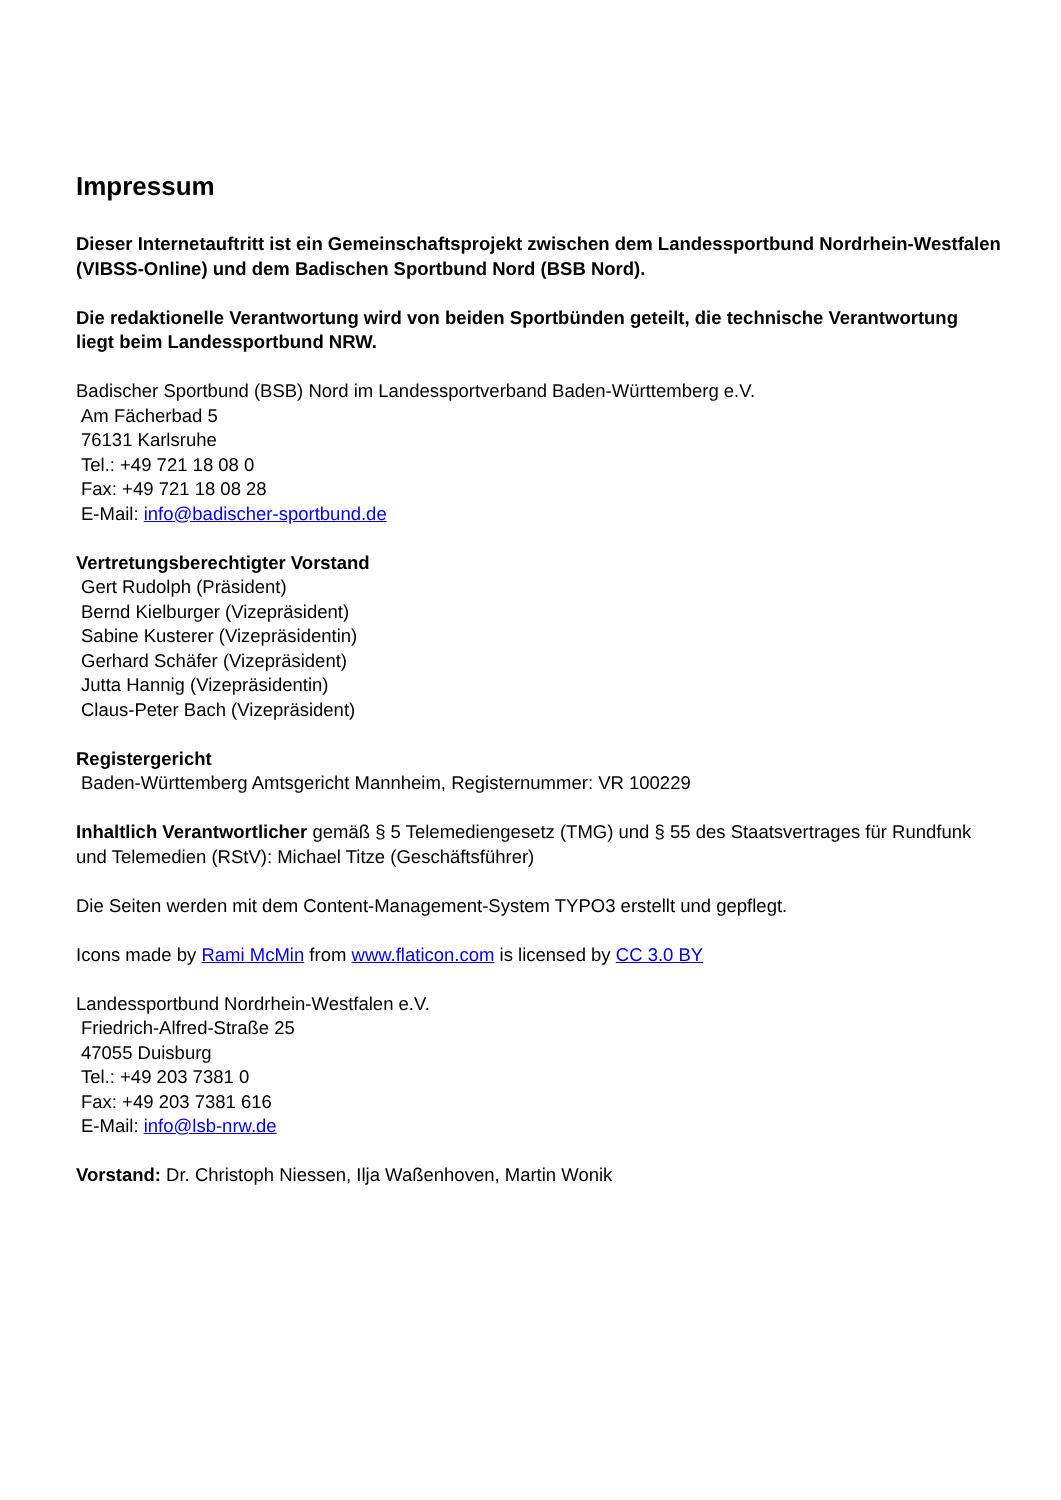Impressum
Dieser Internetauftritt ist ein Gemeinschaftsprojekt zwischen dem Landessportbund Nordrhein-Westfalen (VIBSS-Online) und dem Badischen Sportbund Nord (BSB Nord).
Die redaktionelle Verantwortung wird von beiden Sportbünden geteilt, die technische Verantwortung liegt beim Landessportbund NRW.
Badischer Sportbund (BSB) Nord im Landessportverband Baden-Württemberg e.V.
Am Fächerbad 5
76131 Karlsruhe
Tel.: +49 721 18 08 0
Fax: +49 721 18 08 28
E-Mail: info@badischer-sportbund.de
Vertretungsberechtigter Vorstand
Gert Rudolph (Präsident)
Bernd Kielburger (Vizepräsident)
Sabine Kusterer (Vizepräsidentin)
Gerhard Schäfer (Vizepräsident)
Jutta Hannig (Vizepräsidentin)
Claus-Peter Bach (Vizepräsident)
Registergericht
Baden-Württemberg Amtsgericht Mannheim, Registernummer: VR 100229
Inhaltlich Verantwortlicher gemäß § 5 Telemediengesetz (TMG) und § 55 des Staatsvertrages für Rundfunk und Telemedien (RStV): Michael Titze (Geschäftsführer)
Die Seiten werden mit dem Content-Management-System TYPO3 erstellt und gepflegt.
Icons made by Rami McMin from www.flaticon.com is licensed by CC 3.0 BY
Landessportbund Nordrhein-Westfalen e.V.
Friedrich-Alfred-Straße 25
47055 Duisburg
Tel.: +49 203 7381 0
Fax: +49 203 7381 616
E-Mail: info@lsb-nrw.de
Vorstand: Dr. Christoph Niessen, Ilja Waßenhoven, Martin Wonik